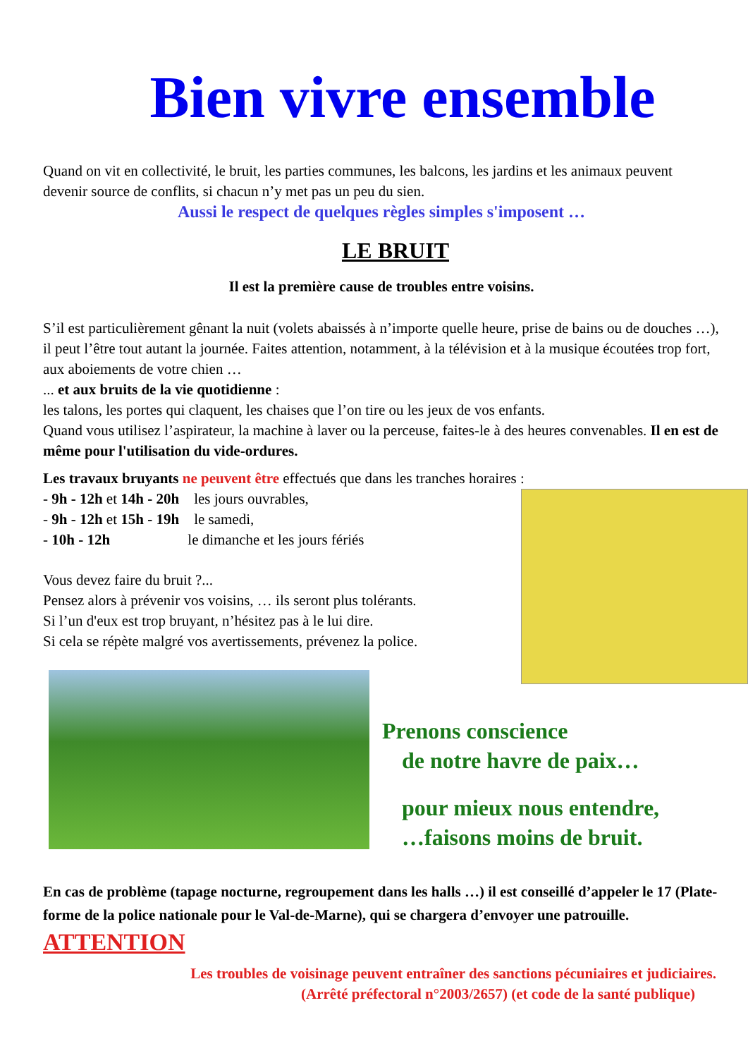Bien vivre ensemble
Quand on vit en collectivité, le bruit, les parties communes, les balcons, les jardins et les animaux peuvent devenir source de conflits, si chacun n’y met pas un peu du sien.
Aussi le respect de quelques règles simples s'imposent …
LE BRUIT
Il est la première cause de troubles entre voisins.
S’il est particulièrement gênant la nuit (volets abaissés à n’importe quelle heure, prise de bains ou de douches …), il peut l’être tout autant la journée. Faites attention, notamment, à la télévision et à la musique écoutées trop fort, aux aboiements de votre chien …
... et aux bruits de la vie quotidienne :
les talons, les portes qui claquent, les chaises que l’on tire ou les jeux de vos enfants.
Quand vous utilisez l’aspirateur, la machine à laver ou la perceuse, faites-le à des heures convenables. Il en est de même pour l'utilisation du vide-ordures.
Les travaux bruyants ne peuvent être effectués que dans les tranches horaires :
- 9h - 12h et 14h - 20h les jours ouvrables,
- 9h - 12h et 15h - 19h le samedi,
- 10h - 12h le dimanche et les jours fériés
Vous devez faire du bruit ?...
Pensez alors à prévenir vos voisins, … ils seront plus tolérants.
Si l’un d'eux est trop bruyant, n’hésitez pas à le lui dire.
Si cela se répète malgré vos avertissements, prévenez la police.
Prenons conscience
de notre havre de paix…
pour mieux nous entendre,
…faisons moins de bruit.
En cas de problème (tapage nocturne, regroupement dans les halls …) il est conseillé d’appeler le 17 (Plate-forme de la police nationale pour le Val-de-Marne), qui se chargera d’envoyer une patrouille.
ATTENTION
Les troubles de voisinage peuvent entraîner des sanctions pécuniaires et judiciaires.
(Arrêté préfectoral n°2003/2657) (et code de la santé publique)